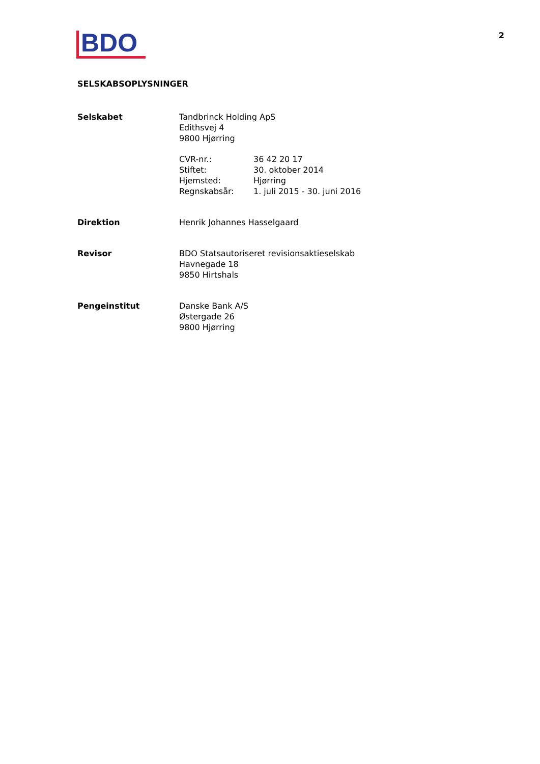BDO
2
SELSKABSOPLYSNINGER
| Selskabet | Tandbrinck Holding ApS Edithsvej 4 9800 Hjørring / CVR-nr.: / 36 42 20 17 / / Stiftet: / 30. oktober 2014 / / Hjemsted: / Hjørring / / Regnskabsår: / 1. juli 2015 - 30. juni 2016 / |
| Direktion | Henrik Johannes Hasselgaard |
| Revisor | BDO Statsautoriseret revisionsaktieselskab Havnegade 18 9850 Hirtshals |
| Pengeinstitut | Danske Bank A/S Østergade 26 9800 Hjørring |